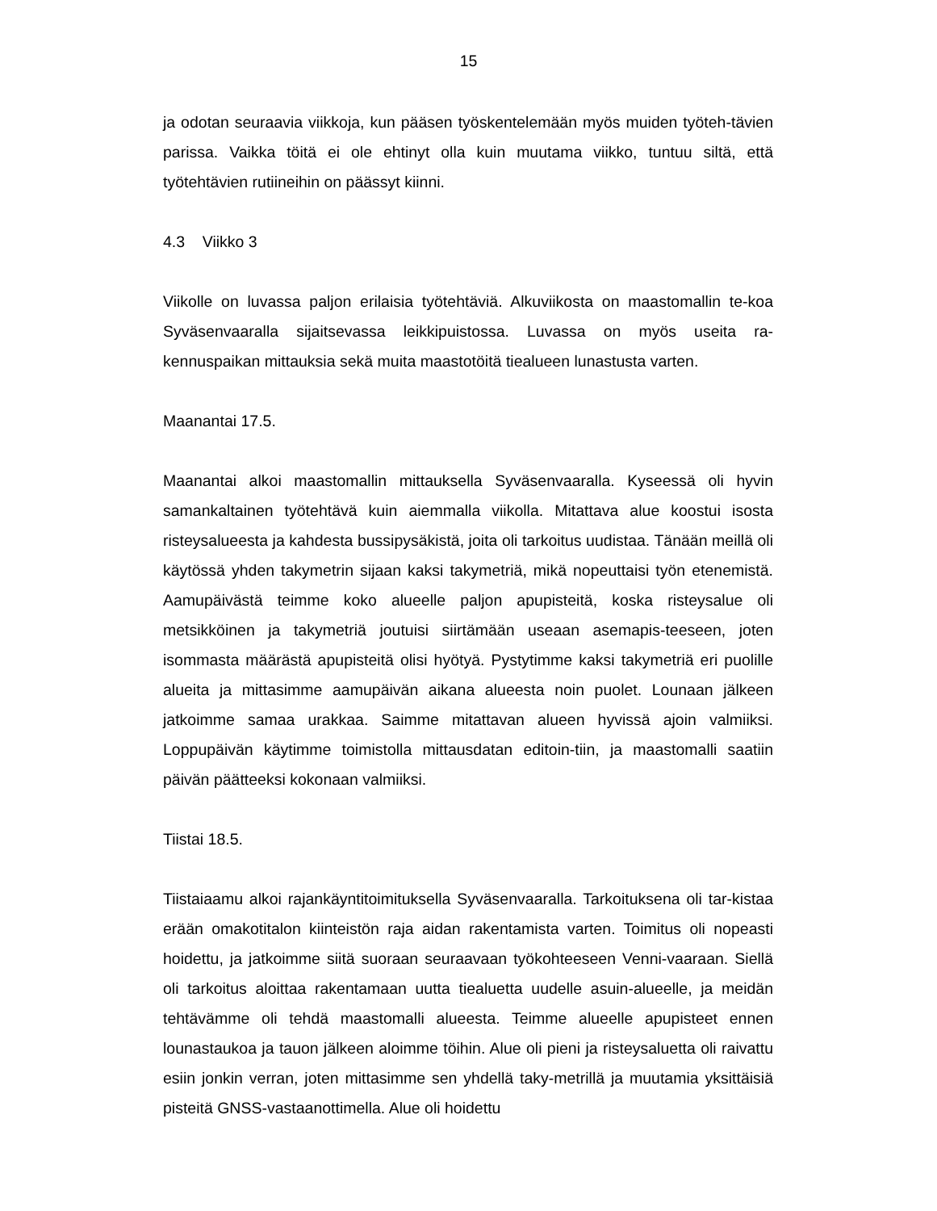15
ja odotan seuraavia viikkoja, kun pääsen työskentelemään myös muiden työteh-tävien parissa. Vaikka töitä ei ole ehtinyt olla kuin muutama viikko, tuntuu siltä, että työtehtävien rutiineihin on päässyt kiinni.
4.3 Viikko 3
Viikolle on luvassa paljon erilaisia työtehtäviä. Alkuviikosta on maastomallin te-koa Syväsenvaaralla sijaitsevassa leikkipuistossa. Luvassa on myös useita ra-kennuspaikan mittauksia sekä muita maastotöitä tiealueen lunastusta varten.
Maanantai 17.5.
Maanantai alkoi maastomallin mittauksella Syväsenvaaralla. Kyseessä oli hyvin samankaltainen työtehtävä kuin aiemmalla viikolla. Mitattava alue koostui isosta risteysalueesta ja kahdesta bussipysäkistä, joita oli tarkoitus uudistaa. Tänään meillä oli käytössä yhden takymetrin sijaan kaksi takymetriä, mikä nopeuttaisi työn etenemistä. Aamupäivästä teimme koko alueelle paljon apupisteitä, koska risteysalue oli metsikköinen ja takymetriä joutuisi siirtämään useaan asemapis-teeseen, joten isommasta määrästä apupisteitä olisi hyötyä. Pystytimme kaksi takymetriä eri puolille alueita ja mittasimme aamupäivän aikana alueesta noin puolet. Lounaan jälkeen jatkoimme samaa urakkaa. Saimme mitattavan alueen hyvissä ajoin valmiiksi. Loppupäivän käytimme toimistolla mittausdatan editoin-tiin, ja maastomalli saatiin päivän päätteeksi kokonaan valmiiksi.
Tiistai 18.5.
Tiistaiaamu alkoi rajankäyntitoimituksella Syväsenvaaralla. Tarkoituksena oli tar-kistaa erään omakotitalon kiinteistön raja aidan rakentamista varten. Toimitus oli nopeasti hoidettu, ja jatkoimme siitä suoraan seuraavaan työkohteeseen Venni-vaaraan. Siellä oli tarkoitus aloittaa rakentamaan uutta tiealuetta uudelle asuin-alueelle, ja meidän tehtävämme oli tehdä maastomalli alueesta. Teimme alueelle apupisteet ennen lounastaukoa ja tauon jälkeen aloimme töihin. Alue oli pieni ja risteysaluetta oli raivattu esiin jonkin verran, joten mittasimme sen yhdellä taky-metrillä ja muutamia yksittäisiä pisteitä GNSS-vastaanottimella. Alue oli hoidettu